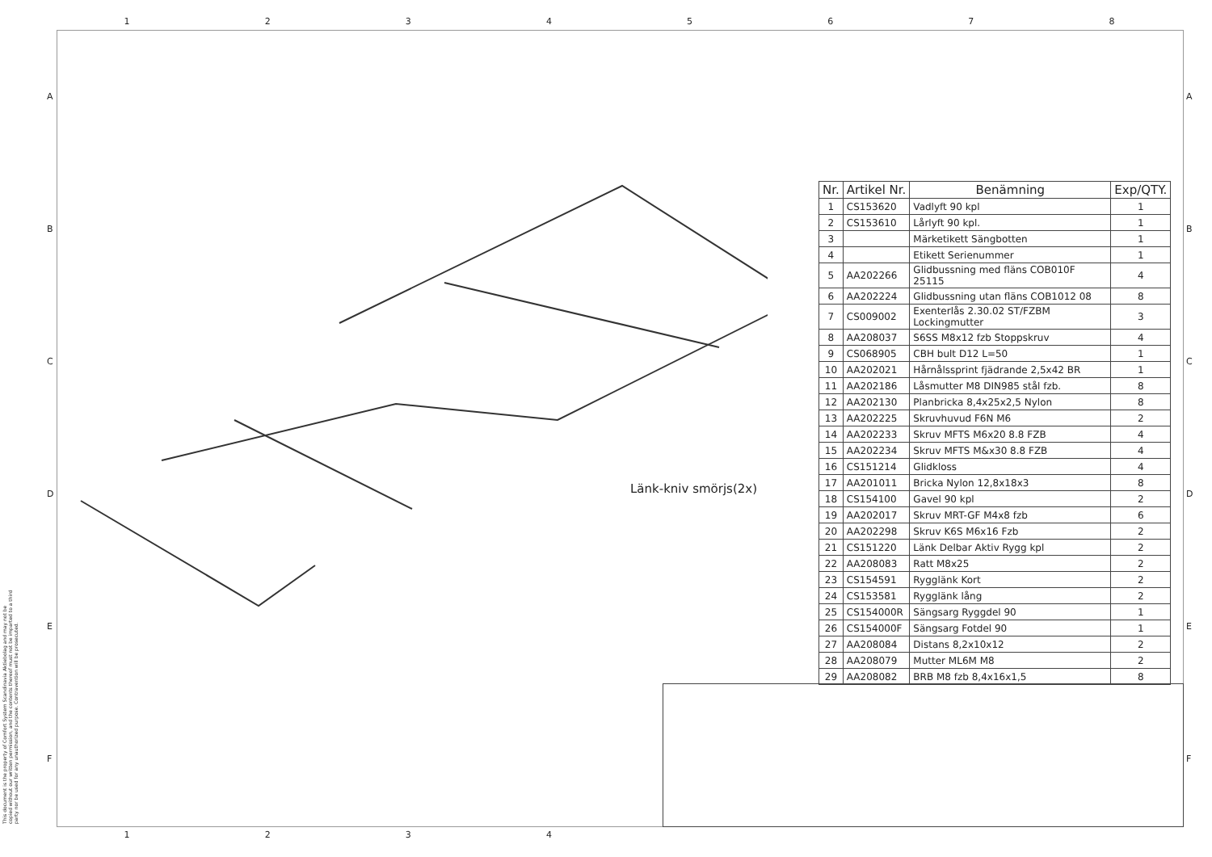1 2 3 4 5 6 7 8
A
B
C
D
E
F
A
B
C
D
E
F
Länk-kniv smörjs(2x)
| Nr. | Artikel Nr. | Benämning | Exp/QTY. |
| --- | --- | --- | --- |
| 1 | CS153620 | Vadlyft 90 kpl | 1 |
| 2 | CS153610 | Lårlyft 90 kpl. | 1 |
| 3 | | Märketikett Sängbotten | 1 |
| 4 | | Etikett Serienummer | 1 |
| 5 | AA202266 | Glidbussning med fläns COB010F 25115 | 4 |
| 6 | AA202224 | Glidbussning utan fläns COB1012 08 | 8 |
| 7 | CS009002 | Exenterlås 2.30.02 ST/FZBM Lockingmutter | 3 |
| 8 | AA208037 | S6SS M8x12 fzb Stoppskruv | 4 |
| 9 | CS068905 | CBH bult D12 L=50 | 1 |
| 10 | AA202021 | Hårnålssprint fjädrande 2,5x42 BR | 1 |
| 11 | AA202186 | Låsmutter M8 DIN985 stål fzb. | 8 |
| 12 | AA202130 | Planbricka 8,4x25x2,5 Nylon | 8 |
| 13 | AA202225 | Skruvhuvud F6N M6 | 2 |
| 14 | AA202233 | Skruv MFTS M6x20 8.8 FZB | 4 |
| 15 | AA202234 | Skruv MFTS M&x30 8.8 FZB | 4 |
| 16 | CS151214 | Glidkloss | 4 |
| 17 | AA201011 | Bricka Nylon 12,8x18x3 | 8 |
| 18 | CS154100 | Gavel 90 kpl | 2 |
| 19 | AA202017 | Skruv MRT-GF M4x8 fzb | 6 |
| 20 | AA202298 | Skruv K6S M6x16 Fzb | 2 |
| 21 | CS151220 | Länk Delbar Aktiv Rygg kpl | 2 |
| 22 | AA208083 | Ratt M8x25 | 2 |
| 23 | CS154591 | Rygglänk Kort | 2 |
| 24 | CS153581 | Rygglänk lång | 2 |
| 25 | CS154000R | Sängsarg Ryggdel 90 | 1 |
| 26 | CS154000F | Sängsarg Fotdel 90 | 1 |
| 27 | AA208084 | Distans 8,2x10x12 | 2 |
| 28 | AA208079 | Mutter ML6M M8 | 2 |
| 29 | AA208082 | BRB M8 fzb 8,4x16x1,5 | 8 |
1 2 3 4
This document is the property of Comfort System Scandinavia Aktiebolag and may not be copied without our written permission, and the contents thereof must not be imparted to a third party nor be used for any unauthorized purpose. Contravention will be prosecuted.